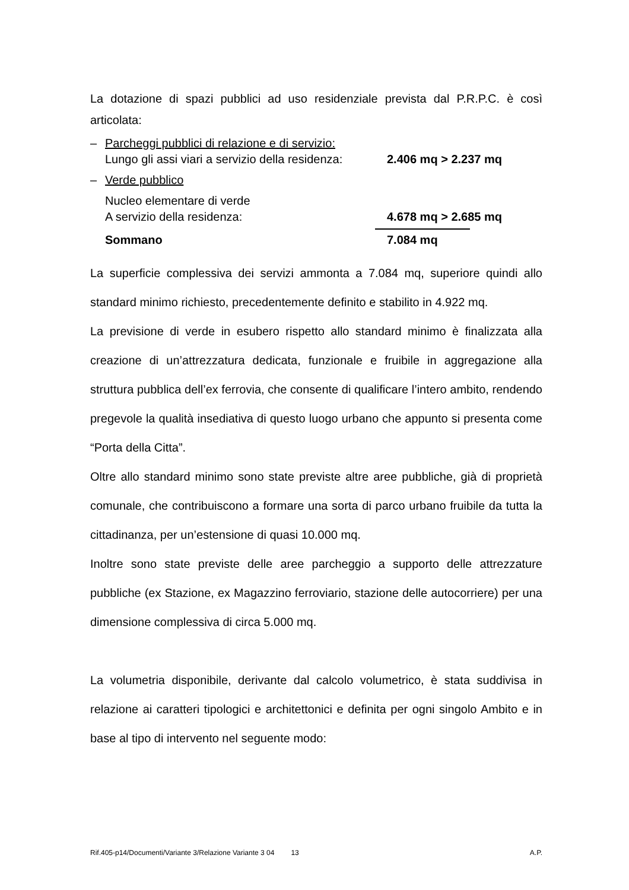La dotazione di spazi pubblici ad uso residenziale prevista dal P.R.P.C. è così articolata:
– Parcheggi pubblici di relazione e di servizio:
Lungo gli assi viari a servizio della residenza: 2.406 mq > 2.237 mq
– Verde pubblico
Nucleo elementare di verde
A servizio della residenza: 4.678 mq > 2.685 mq
Sommano 7.084 mq
La superficie complessiva dei servizi ammonta a 7.084 mq, superiore quindi allo standard minimo richiesto, precedentemente definito e stabilito in 4.922 mq.
La previsione di verde in esubero rispetto allo standard minimo è finalizzata alla creazione di un’attrezzatura dedicata, funzionale e fruibile in aggregazione alla struttura pubblica dell’ex ferrovia, che consente di qualificare l’intero ambito, rendendo pregevole la qualità insediativa di questo luogo urbano che appunto si presenta come “Porta della Citta”.
Oltre allo standard minimo sono state previste altre aree pubbliche, già di proprietà comunale, che contribuiscono a formare una sorta di parco urbano fruibile da tutta la cittadinanza, per un’estensione di quasi 10.000 mq.
Inoltre sono state previste delle aree parcheggio a supporto delle attrezzature pubbliche (ex Stazione, ex Magazzino ferroviario, stazione delle autocorriere) per una dimensione complessiva di circa 5.000 mq.
La volumetria disponibile, derivante dal calcolo volumetrico, è stata suddivisa in relazione ai caratteri tipologici e architettonici e definita per ogni singolo Ambito e in base al tipo di intervento nel seguente modo:
Rif.405-p14/Documenti/Variante 3/Relazione Variante 3 04 13 A.P.